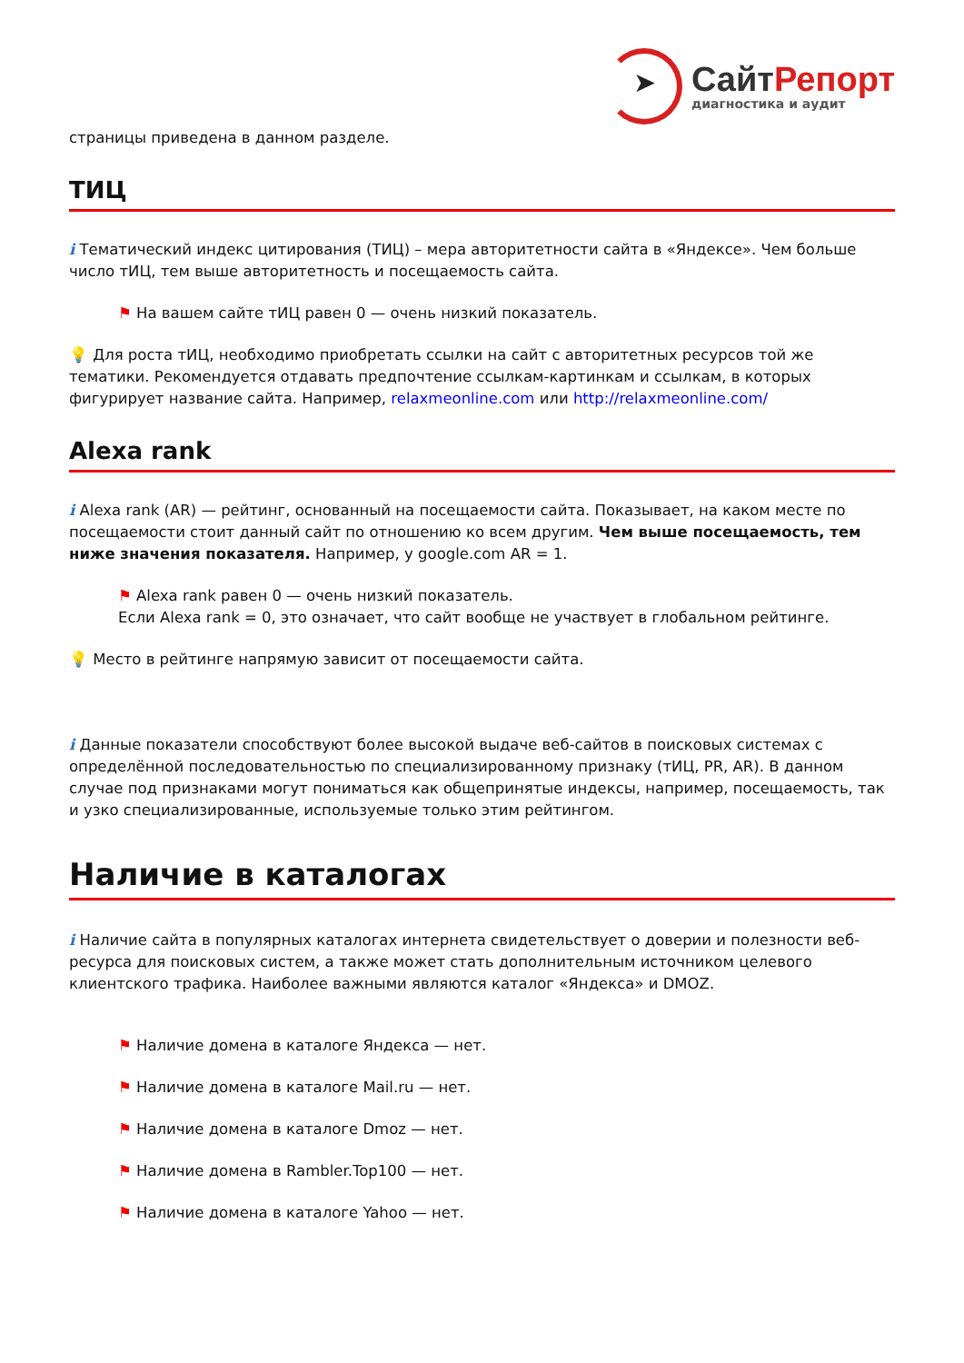➤
СайтРепорт
диагностика и аудит
страницы приведена в данном разделе.
ТИЦ
i Тематический индекс цитирования (ТИЦ) – мера авторитетности сайта в «Яндексе». Чем больше число тИЦ, тем выше авторитетность и посещаемость сайта.
⚑ На вашем сайте тИЦ равен 0 — очень низкий показатель.
💡 Для роста тИЦ, необходимо приобретать ссылки на сайт с авторитетных ресурсов той же тематики. Рекомендуется отдавать предпочтение ссылкам-картинкам и ссылкам, в которых фигурирует название сайта. Например, relaxmeonline.com или http://relaxmeonline.com/
Alexa rank
i Alexa rank (AR) — рейтинг, основанный на посещаемости сайта. Показывает, на каком месте по посещаемости стоит данный сайт по отношению ко всем другим. Чем выше посещаемость, тем ниже значения показателя. Например, у google.com AR = 1.
⚑ Alexa rank равен 0 — очень низкий показатель.
Если Alexa rank = 0, это означает, что сайт вообще не участвует в глобальном рейтинге.
💡 Место в рейтинге напрямую зависит от посещаемости сайта.
i Данные показатели способствуют более высокой выдаче веб-сайтов в поисковых системах с определённой последовательностью по специализированному признаку (тИЦ, PR, AR). В данном случае под признаками могут пониматься как общепринятые индексы, например, посещаемость, так и узко специализированные, используемые только этим рейтингом.
Наличие в каталогах
i Наличие сайта в популярных каталогах интернета свидетельствует о доверии и полезности веб-ресурса для поисковых систем, а также может стать дополнительным источником целевого клиентского трафика. Наиболее важными являются каталог «Яндекса» и DMOZ.
⚑ Наличие домена в каталоге Яндекса — нет.
⚑ Наличие домена в каталоге Mail.ru — нет.
⚑ Наличие домена в каталоге Dmoz — нет.
⚑ Наличие домена в Rambler.Top100 — нет.
⚑ Наличие домена в каталоге Yahoo — нет.